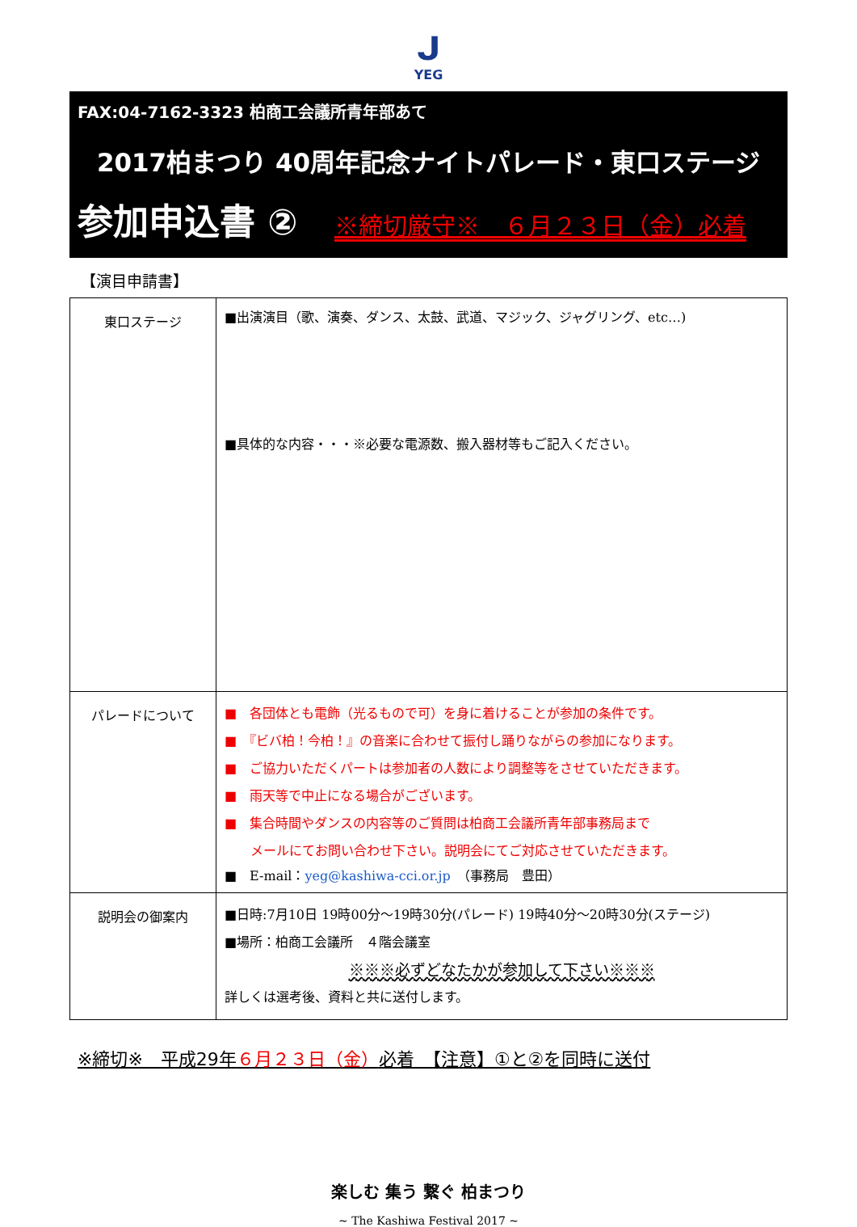ᒍ
YEG
FAX:04-7162-3323 柏商工会議所青年部あて
2017柏まつり 40周年記念ナイトパレード・東口ステージ
参加申込書 ② ※締切厳守※　６月２３日（金）必着
【演目申請書】
| 東口ステージ | ■出演演目（歌、演奏、ダンス、太鼓、武道、マジック、ジャグリング、etc…) ■具体的な内容・・・※必要な電源数、搬入器材等もご記入ください。 |
| パレードについて | ■ 各団体とも電飾（光るもので可）を身に着けることが参加の条件です。 ■ 『ビバ柏！今柏！』の音楽に合わせて振付し踊りながらの参加になります。 ■ ご協力いただくパートは参加者の人数により調整等をさせていただきます。 ■ 雨天等で中止になる場合がございます。 ■ 集合時間やダンスの内容等のご質問は柏商工会議所青年部事務局まで メールにてお問い合わせ下さい。説明会にてご対応させていただきます。 ■ E-mail： yeg@kashiwa-cci.or.jp （事務局 豊田） |
| 説明会の御案内 | ■日時:7月10日 19時00分～19時30分(パレード) 19時40分～20時30分(ステージ) ■場所：柏商工会議所 ４階会議室 ※※※必ずどなたかが参加して下さい※※※ 詳しくは選考後、資料と共に送付します。 |
※締切※　平成29年６月２３日（金）必着　【注意】①と②を同時に送付
楽しむ 集う 繋ぐ 柏まつり
~ The Kashiwa Festival 2017 ~